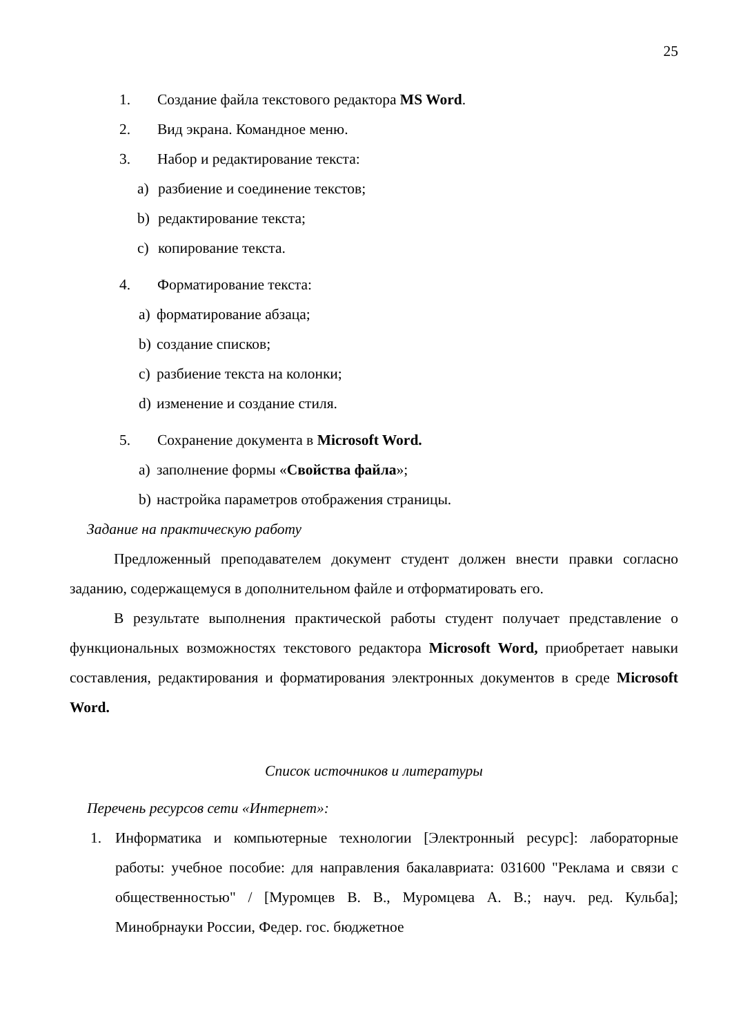25
1. Создание файла текстового редактора MS Word.
2. Вид экрана. Командное меню.
3. Набор и редактирование текста:
a) разбиение и соединение текстов;
b) редактирование текста;
c) копирование текста.
4. Форматирование текста:
a) форматирование абзаца;
b) создание списков;
c) разбиение текста на колонки;
d) изменение и создание стиля.
5. Сохранение документа в Microsoft Word.
a) заполнение формы «Свойства файла»;
b) настройка параметров отображения страницы.
Задание на практическую работу
Предложенный преподавателем документ студент должен внести правки согласно заданию, содержащемуся в дополнительном файле и отформатировать его.
В результате выполнения практической работы студент получает представление о функциональных возможностях текстового редактора Microsoft Word, приобретает навыки составления, редактирования и форматирования электронных документов в среде Microsoft Word.
Список источников и литературы
Перечень ресурсов сети «Интернет»:
1. Информатика и компьютерные технологии [Электронный ресурс]: лабораторные работы: учебное пособие: для направления бакалавриата: 031600 "Реклама и связи с общественностью" / [Муромцев В. В., Муромцева А. В.; науч. ред. Кульба]; Минобрнауки России, Федер. гос. бюджетное